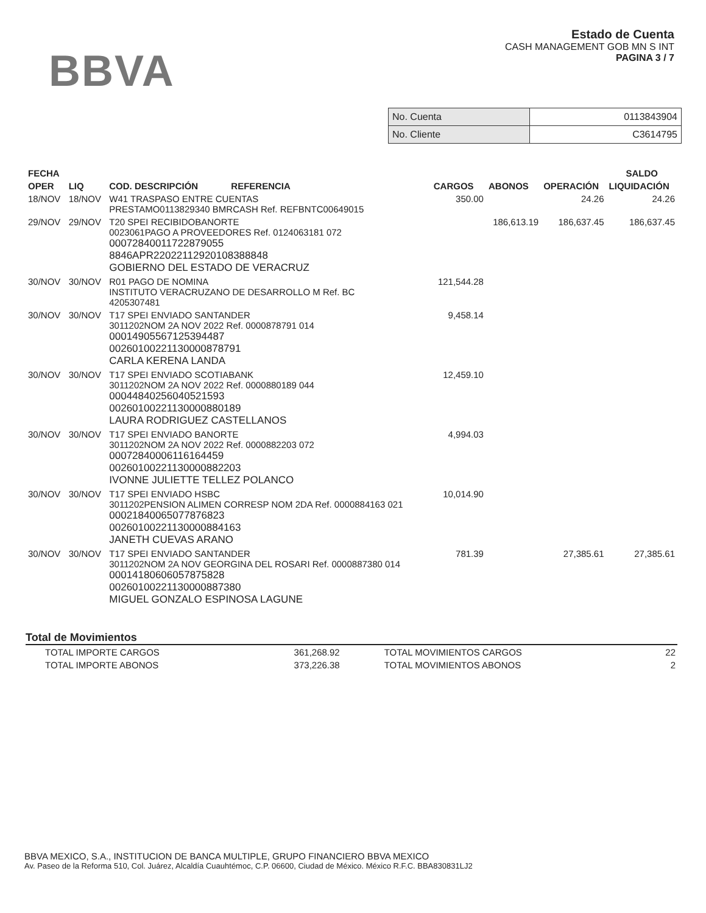BBVA
Estado de Cuenta
CASH MANAGEMENT GOB MN S INT
PAGINA 3 / 7
| No. Cuenta | 0113843904 |
| No. Cliente | C3614795 |
| FECHA | | | | | | SALDO |
| --- | --- | --- | --- | --- | --- | --- |
| OPER | LIQ | COD. DESCRIPCIÓN REFERENCIA | CARGOS | ABONOS | OPERACIÓN | LIQUIDACIÓN |
| 18/NOV | 18/NOV | W41 TRASPASO ENTRE CUENTAS PRESTAMO0113829340 BMRCASH Ref. REFBNTC00649015 | 350.00 | | 24.26 | 24.26 |
| 29/NOV | 29/NOV | T20 SPEI RECIBIDOBANORTE 0023061PAGO A PROVEEDORES Ref. 0124063181 072 00072840011722879055 8846APR22022112920108388848 GOBIERNO DEL ESTADO DE VERACRUZ | | 186,613.19 | 186,637.45 | 186,637.45 |
| 30/NOV | 30/NOV | R01 PAGO DE NOMINA INSTITUTO VERACRUZANO DE DESARROLLO M Ref. BC 4205307481 | 121,544.28 | | | |
| 30/NOV | 30/NOV | T17 SPEI ENVIADO SANTANDER 3011202NOM 2A NOV 2022 Ref. 0000878791 014 00014905567125394487 00260100221130000878791 CARLA KERENA LANDA | 9,458.14 | | | |
| 30/NOV | 30/NOV | T17 SPEI ENVIADO SCOTIABANK 3011202NOM 2A NOV 2022 Ref. 0000880189 044 00044840256040521593 00260100221130000880189 LAURA RODRIGUEZ CASTELLANOS | 12,459.10 | | | |
| 30/NOV | 30/NOV | T17 SPEI ENVIADO BANORTE 3011202NOM 2A NOV 2022 Ref. 0000882203 072 00072840006116164459 00260100221130000882203 IVONNE JULIETTE TELLEZ POLANCO | 4,994.03 | | | |
| 30/NOV | 30/NOV | T17 SPEI ENVIADO HSBC 3011202PENSION ALIMEN CORRESP NOM 2DA Ref. 0000884163 021 00021840065077876823 00260100221130000884163 JANETH CUEVAS ARANO | 10,014.90 | | | |
| 30/NOV | 30/NOV | T17 SPEI ENVIADO SANTANDER 3011202NOM 2A NOV GEORGINA DEL ROSARI Ref. 0000887380 014 00014180606057875828 00260100221130000887380 MIGUEL GONZALO ESPINOSA LAGUNE | 781.39 | | 27,385.61 | 27,385.61 |
Total de Movimientos
| TOTAL IMPORTE CARGOS | 361,268.92 | TOTAL MOVIMIENTOS CARGOS | 22 |
| TOTAL IMPORTE ABONOS | 373,226.38 | TOTAL MOVIMIENTOS ABONOS | 2 |
BBVA MEXICO, S.A., INSTITUCION DE BANCA MULTIPLE, GRUPO FINANCIERO BBVA MEXICO
Av. Paseo de la Reforma 510, Col. Juárez, Alcaldía Cuauhtémoc, C.P. 06600, Ciudad de México. México R.F.C. BBA830831LJ2